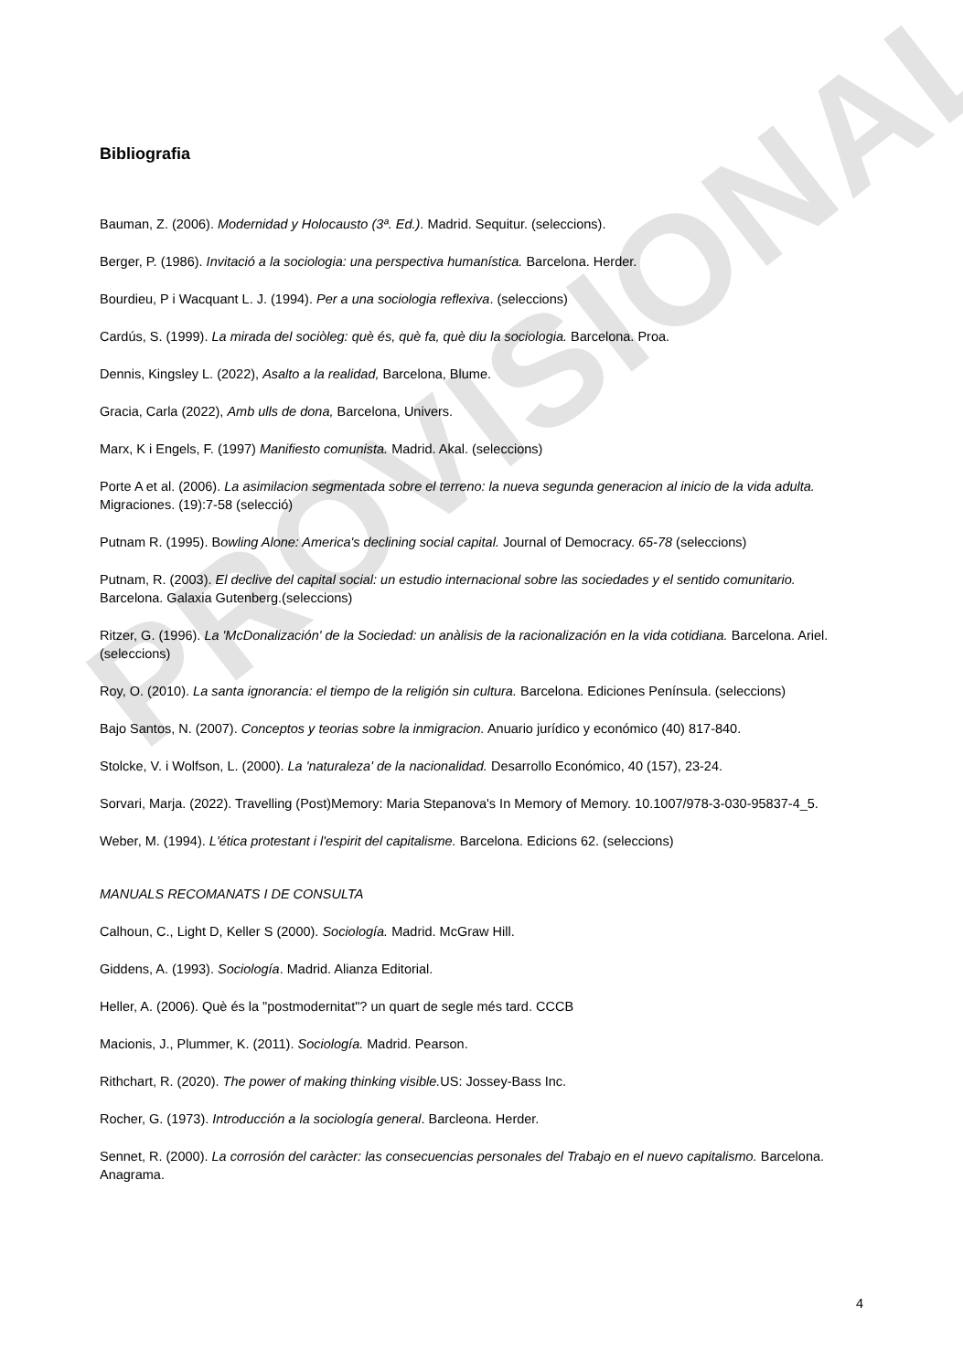PROVISIONAL
Bibliografia
Bauman, Z. (2006). Modernidad y Holocausto (3ª. Ed.). Madrid. Sequitur. (seleccions).
Berger, P. (1986). Invitació a la sociologia: una perspectiva humanística. Barcelona. Herder.
Bourdieu, P i Wacquant L. J. (1994). Per a una sociologia reflexiva. (seleccions)
Cardús, S. (1999). La mirada del sociòleg: què és, què fa, què diu la sociologia. Barcelona. Proa.
Dennis, Kingsley L. (2022), Asalto a la realidad, Barcelona, Blume.
Gracia, Carla (2022), Amb ulls de dona, Barcelona, Univers.
Marx, K i Engels, F. (1997) Manifiesto comunista. Madrid. Akal. (seleccions)
Porte A et al. (2006). La asimilacion segmentada sobre el terreno: la nueva segunda generacion al inicio de la vida adulta. Migraciones. (19):7-58 (selecció)
Putnam R. (1995). Bowling Alone: America's declining social capital. Journal of Democracy. 65-78 (seleccions)
Putnam, R. (2003). El declive del capital social: un estudio internacional sobre las sociedades y el sentido comunitario. Barcelona. Galaxia Gutenberg.(seleccions)
Ritzer, G. (1996). La 'McDonalización' de la Sociedad: un anàlisis de la racionalización en la vida cotidiana. Barcelona. Ariel. (seleccions)
Roy, O. (2010). La santa ignorancia: el tiempo de la religión sin cultura. Barcelona. Ediciones Península. (seleccions)
Bajo Santos, N. (2007). Conceptos y teorias sobre la inmigracion. Anuario jurídico y económico (40) 817-840.
Stolcke, V. i Wolfson, L. (2000). La 'naturaleza' de la nacionalidad. Desarrollo Económico, 40 (157), 23-24.
Sorvari, Marja. (2022). Travelling (Post)Memory: Maria Stepanova's In Memory of Memory. 10.1007/978-3-030-95837-4_5.
Weber, M. (1994). L'ética protestant i l'espirit del capitalisme. Barcelona. Edicions 62. (seleccions)
MANUALS RECOMANATS I DE CONSULTA
Calhoun, C., Light D, Keller S (2000). Sociología. Madrid. McGraw Hill.
Giddens, A. (1993). Sociología. Madrid. Alianza Editorial.
Heller, A. (2006). Què és la "postmodernitat"? un quart de segle més tard. CCCB
Macionis, J., Plummer, K. (2011). Sociología. Madrid. Pearson.
Rithchart, R. (2020). The power of making thinking visible. US: Jossey-Bass Inc.
Rocher, G. (1973). Introducción a la sociología general. Barcleona. Herder.
Sennet, R. (2000). La corrosión del caràcter: las consecuencias personales del Trabajo en el nuevo capitalismo. Barcelona. Anagrama.
4